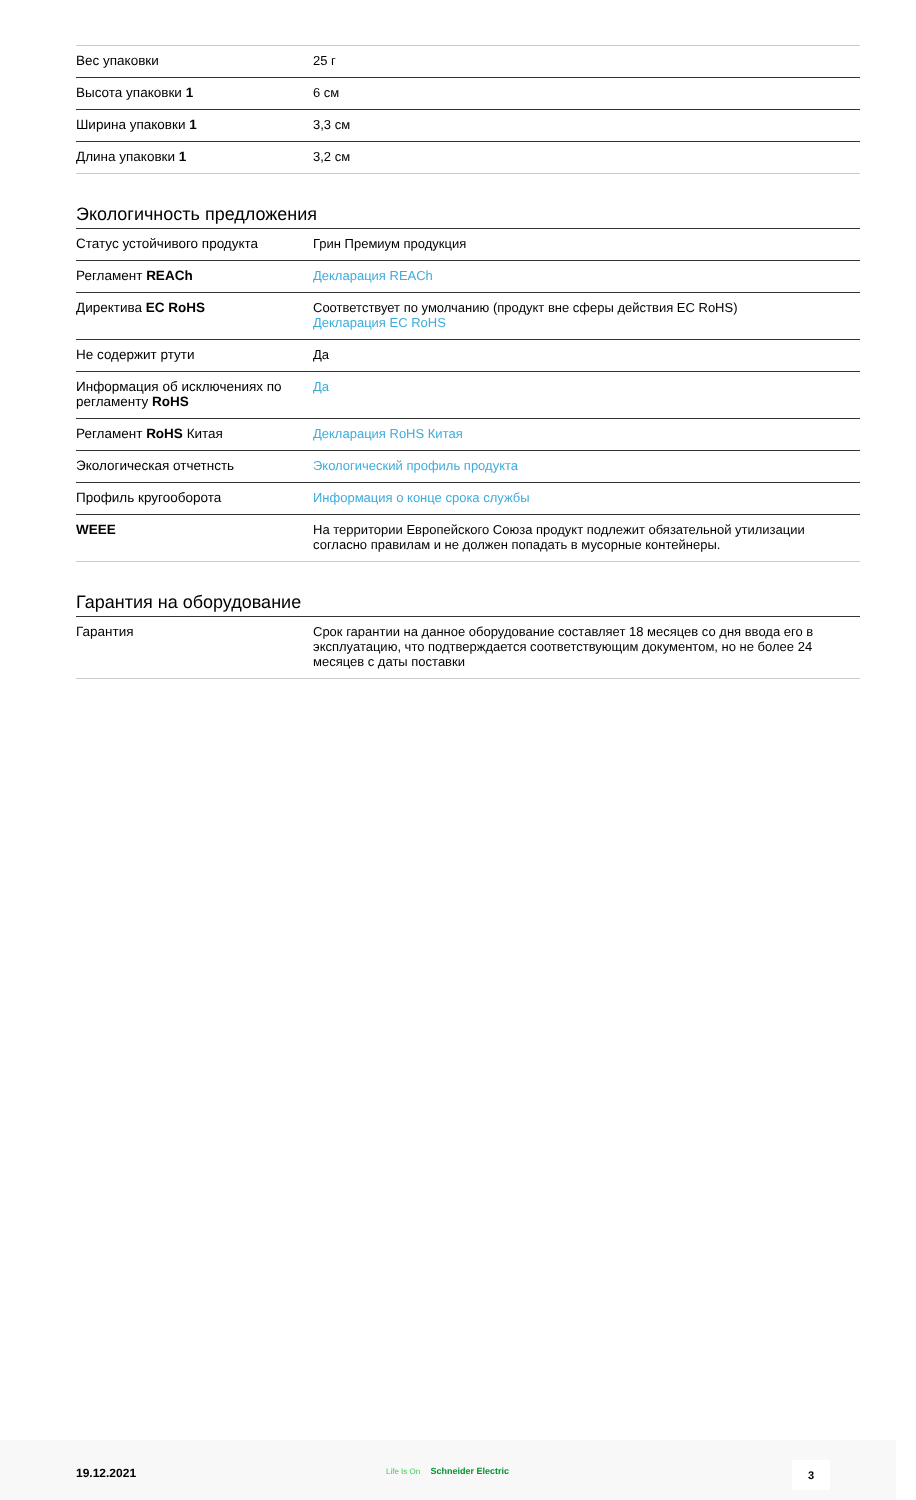| Вес упаковки | 25 г |
| Высота упаковки 1 | 6 см |
| Ширина упаковки 1 | 3,3 см |
| Длина упаковки 1 | 3,2 см |
Экологичность предложения
| Статус устойчивого продукта | Грин Премиум продукция |
| Регламент REACh | Декларация REACh |
| Директива EC RoHS | Соответствует по умолчанию (продукт вне сферы действия EC RoHS) Декларация EC RoHS |
| Не содержит ртути | Да |
| Информация об исключениях по регламенту RoHS | Да |
| Регламент RoHS Китая | Декларация RoHS Китая |
| Экологическая отчетнсть | Экологический профиль продукта |
| Профиль кругооборота | Информация о конце срока службы |
| WEEE | На территории Европейского Союза продукт подлежит обязательной утилизации согласно правилам и не должен попадать в мусорные контейнеры. |
Гарантия на оборудование
| Гарантия | Срок гарантии на данное оборудование составляет 18 месяцев со дня ввода его в эксплуатацию, что подтверждается соответствующим документом, но не более 24 месяцев с даты поставки |
19.12.2021 Life Is On Schneider Electric 3